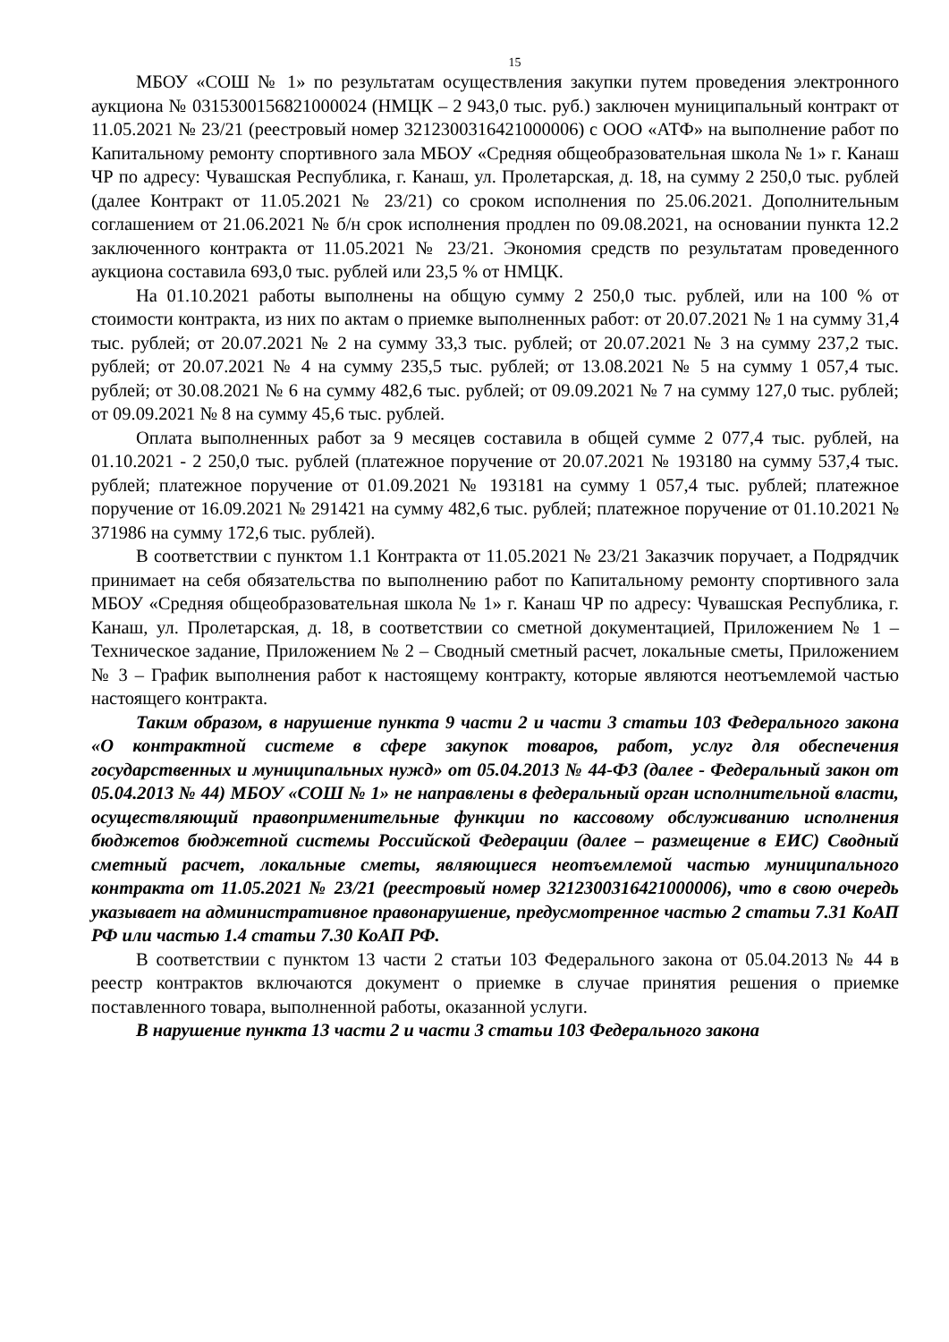15
МБОУ «СОШ № 1» по результатам осуществления закупки путем проведения электронного аукциона № 0315300156821000024 (НМЦК – 2 943,0 тыс. руб.) заключен муниципальный контракт от 11.05.2021 № 23/21 (реестровый номер 3212300316421000006) с ООО «АТФ» на выполнение работ по Капитальному ремонту спортивного зала МБОУ «Средняя общеобразовательная школа № 1» г. Канаш ЧР по адресу: Чувашская Республика, г. Канаш, ул. Пролетарская, д. 18, на сумму 2 250,0 тыс. рублей (далее Контракт от 11.05.2021 № 23/21) со сроком исполнения по 25.06.2021. Дополнительным соглашением от 21.06.2021 № б/н срок исполнения продлен по 09.08.2021, на основании пункта 12.2 заключенного контракта от 11.05.2021 № 23/21. Экономия средств по результатам проведенного аукциона составила 693,0 тыс. рублей или 23,5 % от НМЦК.
На 01.10.2021 работы выполнены на общую сумму 2 250,0 тыс. рублей, или на 100 % от стоимости контракта, из них по актам о приемке выполненных работ: от 20.07.2021 № 1 на сумму 31,4 тыс. рублей; от 20.07.2021 № 2 на сумму 33,3 тыс. рублей; от 20.07.2021 № 3 на сумму 237,2 тыс. рублей; от 20.07.2021 № 4 на сумму 235,5 тыс. рублей; от 13.08.2021 № 5 на сумму 1 057,4 тыс. рублей; от 30.08.2021 № 6 на сумму 482,6 тыс. рублей; от 09.09.2021 № 7 на сумму 127,0 тыс. рублей; от 09.09.2021 № 8 на сумму 45,6 тыс. рублей.
Оплата выполненных работ за 9 месяцев составила в общей сумме 2 077,4 тыс. рублей, на 01.10.2021 - 2 250,0 тыс. рублей (платежное поручение от 20.07.2021 № 193180 на сумму 537,4 тыс. рублей; платежное поручение от 01.09.2021 № 193181 на сумму 1 057,4 тыс. рублей; платежное поручение от 16.09.2021 № 291421 на сумму 482,6 тыс. рублей; платежное поручение от 01.10.2021 № 371986 на сумму 172,6 тыс. рублей).
В соответствии с пунктом 1.1 Контракта от 11.05.2021 № 23/21 Заказчик поручает, а Подрядчик принимает на себя обязательства по выполнению работ по Капитальному ремонту спортивного зала МБОУ «Средняя общеобразовательная школа № 1» г. Канаш ЧР по адресу: Чувашская Республика, г. Канаш, ул. Пролетарская, д. 18, в соответствии со сметной документацией, Приложением № 1 – Техническое задание, Приложением № 2 – Сводный сметный расчет, локальные сметы, Приложением № 3 – График выполнения работ к настоящему контракту, которые являются неотъемлемой частью настоящего контракта.
Таким образом, в нарушение пункта 9 части 2 и части 3 статьи 103 Федерального закона «О контрактной системе в сфере закупок товаров, работ, услуг для обеспечения государственных и муниципальных нужд» от 05.04.2013 № 44-ФЗ (далее - Федеральный закон от 05.04.2013 № 44) МБОУ «СОШ № 1» не направлены в федеральный орган исполнительной власти, осуществляющий правоприменительные функции по кассовому обслуживанию исполнения бюджетов бюджетной системы Российской Федерации (далее – размещение в ЕИС) Сводный сметный расчет, локальные сметы, являющиеся неотъемлемой частью муниципального контракта от 11.05.2021 № 23/21 (реестровый номер 3212300316421000006), что в свою очередь указывает на административное правонарушение, предусмотренное частью 2 статьи 7.31 КоАП РФ или частью 1.4 статьи 7.30 КоАП РФ.
В соответствии с пунктом 13 части 2 статьи 103 Федерального закона от 05.04.2013 № 44 в реестр контрактов включаются документ о приемке в случае принятия решения о приемке поставленного товара, выполненной работы, оказанной услуги.
В нарушение пункта 13 части 2 и части 3 статьи 103 Федерального закона